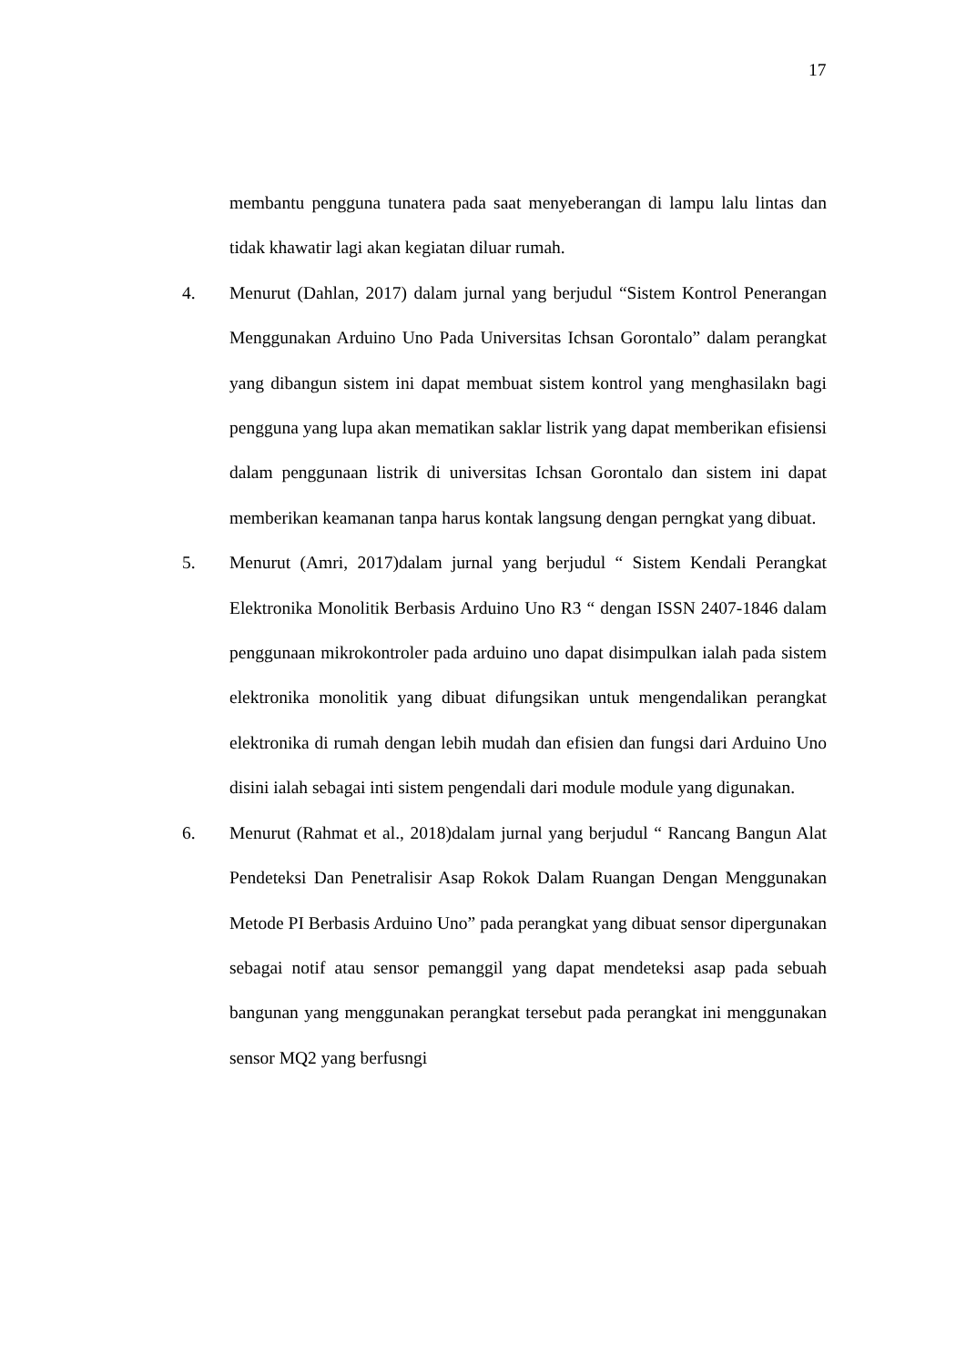17
membantu pengguna tunatera pada saat menyeberangan di lampu lalu lintas dan tidak khawatir lagi akan kegiatan diluar rumah.
4. Menurut (Dahlan, 2017) dalam jurnal yang berjudul “Sistem Kontrol Penerangan Menggunakan Arduino Uno Pada Universitas Ichsan Gorontalo” dalam perangkat yang dibangun sistem ini dapat membuat sistem kontrol yang menghasilakn bagi pengguna yang lupa akan mematikan saklar listrik yang dapat memberikan efisiensi dalam penggunaan listrik di universitas Ichsan Gorontalo dan sistem ini dapat memberikan keamanan tanpa harus kontak langsung dengan perngkat yang dibuat.
5. Menurut (Amri, 2017)dalam jurnal yang berjudul “ Sistem Kendali Perangkat Elektronika Monolitik Berbasis Arduino Uno R3 “ dengan ISSN 2407-1846 dalam penggunaan mikrokontroler pada arduino uno dapat disimpulkan ialah pada sistem elektronika monolitik yang dibuat difungsikan untuk mengendalikan perangkat elektronika di rumah dengan lebih mudah dan efisien dan fungsi dari Arduino Uno disini ialah sebagai inti sistem pengendali dari module module yang digunakan.
6. Menurut (Rahmat et al., 2018)dalam jurnal yang berjudul “ Rancang Bangun Alat Pendeteksi Dan Penetralisir Asap Rokok Dalam Ruangan Dengan Menggunakan Metode PI Berbasis Arduino Uno” pada perangkat yang dibuat sensor dipergunakan sebagai notif atau sensor pemanggil yang dapat mendeteksi asap pada sebuah bangunan yang menggunakan perangkat tersebut pada perangkat ini menggunakan sensor MQ2 yang berfusngi